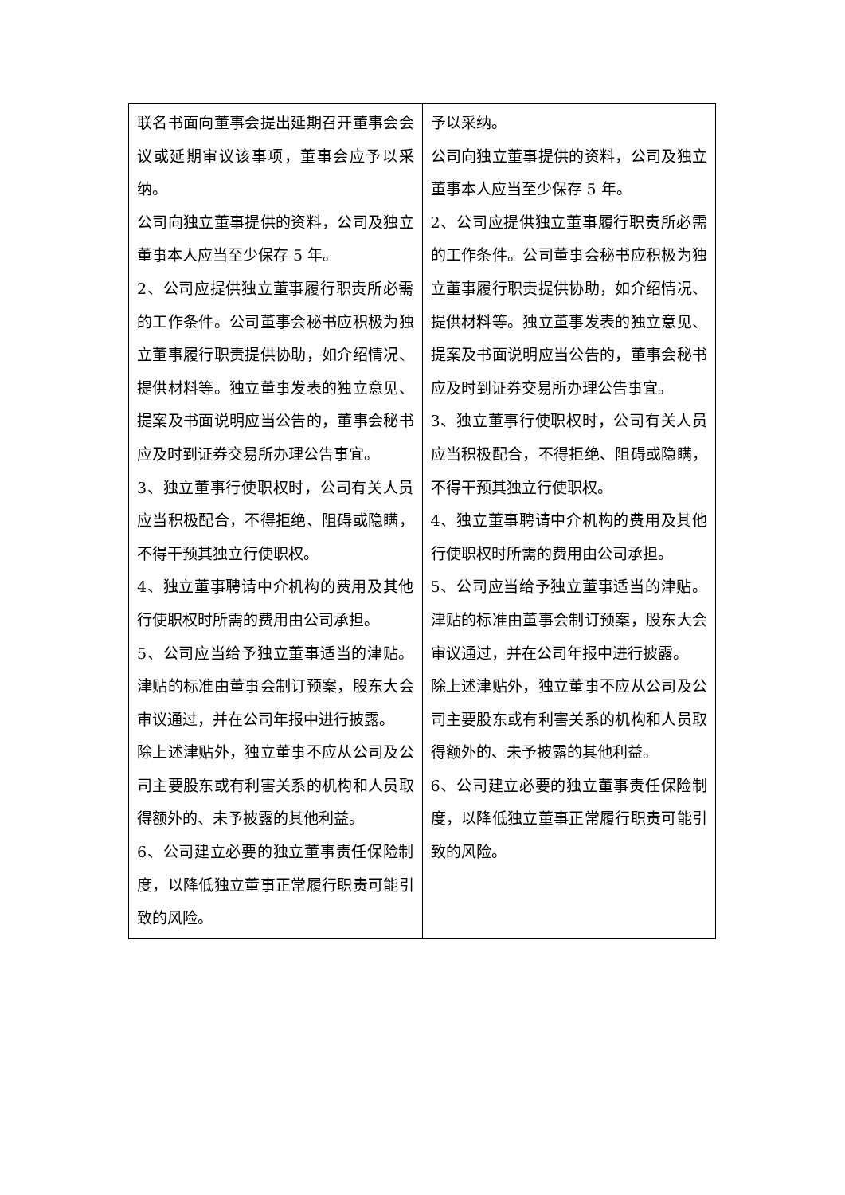| 联名书面向董事会提出延期召开董事会会议或延期审议该事项，董事会应予以采纳。 公司向独立董事提供的资料，公司及独立董事本人应当至少保存 5 年。 2、公司应提供独立董事履行职责所必需的工作条件。公司董事会秘书应积极为独立董事履行职责提供协助，如介绍情况、提供材料等。独立董事发表的独立意见、提案及书面说明应当公告的，董事会秘书应及时到证券交易所办理公告事宜。 3、独立董事行使职权时，公司有关人员应当积极配合，不得拒绝、阻碍或隐瞒，不得干预其独立行使职权。 4、独立董事聘请中介机构的费用及其他行使职权时所需的费用由公司承担。 5、公司应当给予独立董事适当的津贴。津贴的标准由董事会制订预案，股东大会审议通过，并在公司年报中进行披露。 除上述津贴外，独立董事不应从公司及公司主要股东或有利害关系的机构和人员取得额外的、未予披露的其他利益。 6、公司建立必要的独立董事责任保险制度，以降低独立董事正常履行职责可能引致的风险。 | 予以采纳。 公司向独立董事提供的资料，公司及独立董事本人应当至少保存 5 年。 2、公司应提供独立董事履行职责所必需的工作条件。公司董事会秘书应积极为独立董事履行职责提供协助，如介绍情况、提供材料等。独立董事发表的独立意见、提案及书面说明应当公告的，董事会秘书应及时到证券交易所办理公告事宜。 3、独立董事行使职权时，公司有关人员应当积极配合，不得拒绝、阻碍或隐瞒，不得干预其独立行使职权。 4、独立董事聘请中介机构的费用及其他行使职权时所需的费用由公司承担。 5、公司应当给予独立董事适当的津贴。津贴的标准由董事会制订预案，股东大会审议通过，并在公司年报中进行披露。 除上述津贴外，独立董事不应从公司及公司主要股东或有利害关系的机构和人员取得额外的、未予披露的其他利益。 6、公司建立必要的独立董事责任保险制度，以降低独立董事正常履行职责可能引致的风险。 |